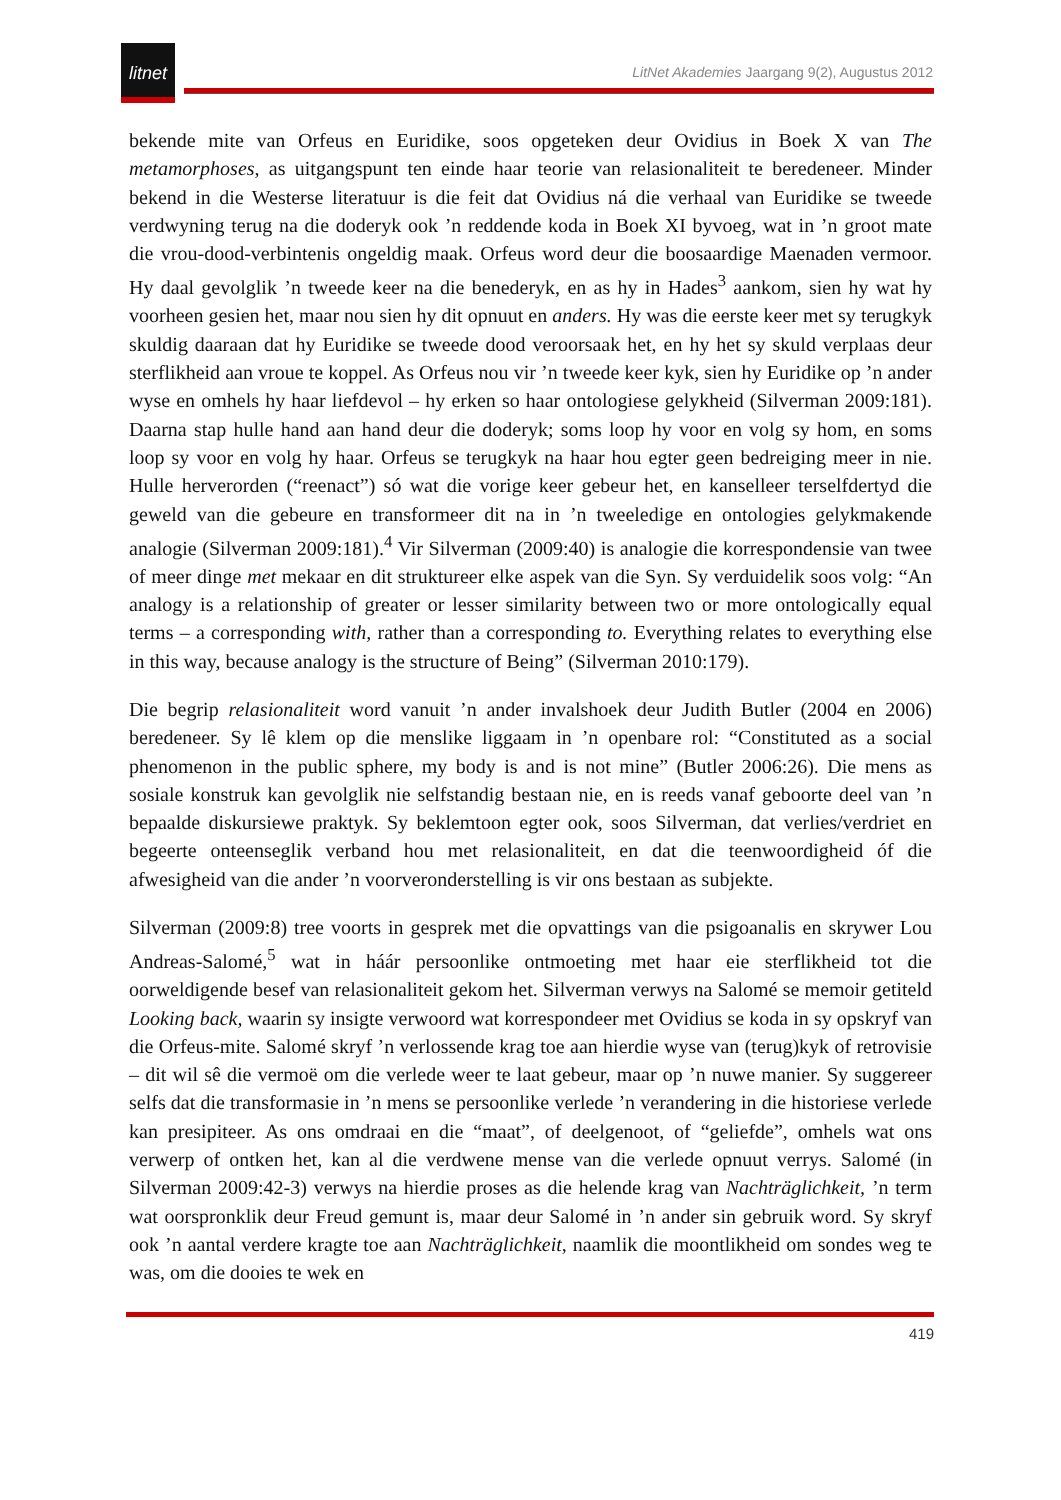litnet
LitNet Akademies Jaargang 9(2), Augustus 2012
bekende mite van Orfeus en Euridike, soos opgeteken deur Ovidius in Boek X van The metamorphoses, as uitgangspunt ten einde haar teorie van relasionaliteit te beredeneer. Minder bekend in die Westerse literatuur is die feit dat Ovidius ná die verhaal van Euridike se tweede verdwyning terug na die doderyk ook ’n reddende koda in Boek XI byvoeg, wat in ’n groot mate die vrou-dood-verbintenis ongeldig maak. Orfeus word deur die boosaardige Maenaden vermoor. Hy daal gevolglik ’n tweede keer na die benederyk, en as hy in Hades<sup>3</sup> aankom, sien hy wat hy voorheen gesien het, maar nou sien hy dit opnuut en anders. Hy was die eerste keer met sy terugkyk skuldig daaraan dat hy Euridike se tweede dood veroorsaak het, en hy het sy skuld verplaas deur sterflikheid aan vroue te koppel. As Orfeus nou vir ’n tweede keer kyk, sien hy Euridike op ’n ander wyse en omhels hy haar liefdevol – hy erken so haar ontologiese gelykheid (Silverman 2009:181). Daarna stap hulle hand aan hand deur die doderyk; soms loop hy voor en volg sy hom, en soms loop sy voor en volg hy haar. Orfeus se terugkyk na haar hou egter geen bedreiging meer in nie. Hulle herverorden (“reenact”) só wat die vorige keer gebeur het, en kanselleer terselfdertyd die geweld van die gebeure en transformeer dit na in ’n tweeledige en ontologies gelykmakende analogie (Silverman 2009:181).<sup>4</sup> Vir Silverman (2009:40) is analogie die korrespondensie van twee of meer dinge met mekaar en dit struktureer elke aspek van die Syn. Sy verduidelik soos volg: “An analogy is a relationship of greater or lesser similarity between two or more ontologically equal terms – a corresponding with, rather than a corresponding to. Everything relates to everything else in this way, because analogy is the structure of Being” (Silverman 2010:179).
Die begrip relasionaliteit word vanuit ’n ander invalshoek deur Judith Butler (2004 en 2006) beredeneer. Sy lê klem op die menslike liggaam in ’n openbare rol: “Constituted as a social phenomenon in the public sphere, my body is and is not mine” (Butler 2006:26). Die mens as sosiale konstruk kan gevolglik nie selfstandig bestaan nie, en is reeds vanaf geboorte deel van ’n bepaalde diskursiewe praktyk. Sy beklemtoon egter ook, soos Silverman, dat verlies/verdriet en begeerte onteenseglik verband hou met relasionaliteit, en dat die teenwoordigheid óf die afwesigheid van die ander ’n voorveronderstelling is vir ons bestaan as subjekte.
Silverman (2009:8) tree voorts in gesprek met die opvattings van die psigoanalis en skrywer Lou Andreas-Salomé,<sup>5</sup> wat in háár persoonlike ontmoeting met haar eie sterflikheid tot die oorweldigende besef van relasionaliteit gekom het. Silverman verwys na Salomé se memoir getiteld Looking back, waarin sy insigte verwoord wat korrespondeer met Ovidius se koda in sy opskryf van die Orfeus-mite. Salomé skryf ’n verlossende krag toe aan hierdie wyse van (terug)kyk of retrovisie – dit wil sê die vermoë om die verlede weer te laat gebeur, maar op ’n nuwe manier. Sy suggereer selfs dat die transformasie in ’n mens se persoonlike verlede ’n verandering in die historiese verlede kan presipiteer. As ons omdraai en die “maat”, of deelgenoot, of “geliefde”, omhels wat ons verwerp of ontken het, kan al die verdwene mense van die verlede opnuut verrys. Salomé (in Silverman 2009:42-3) verwys na hierdie proses as die helende krag van Nachträglichkeit, ’n term wat oorspronklik deur Freud gemunt is, maar deur Salomé in ’n ander sin gebruik word. Sy skryf ook ’n aantal verdere kragte toe aan Nachträglichkeit, naamlik die moontlikheid om sondes weg te was, om die dooies te wek en
419